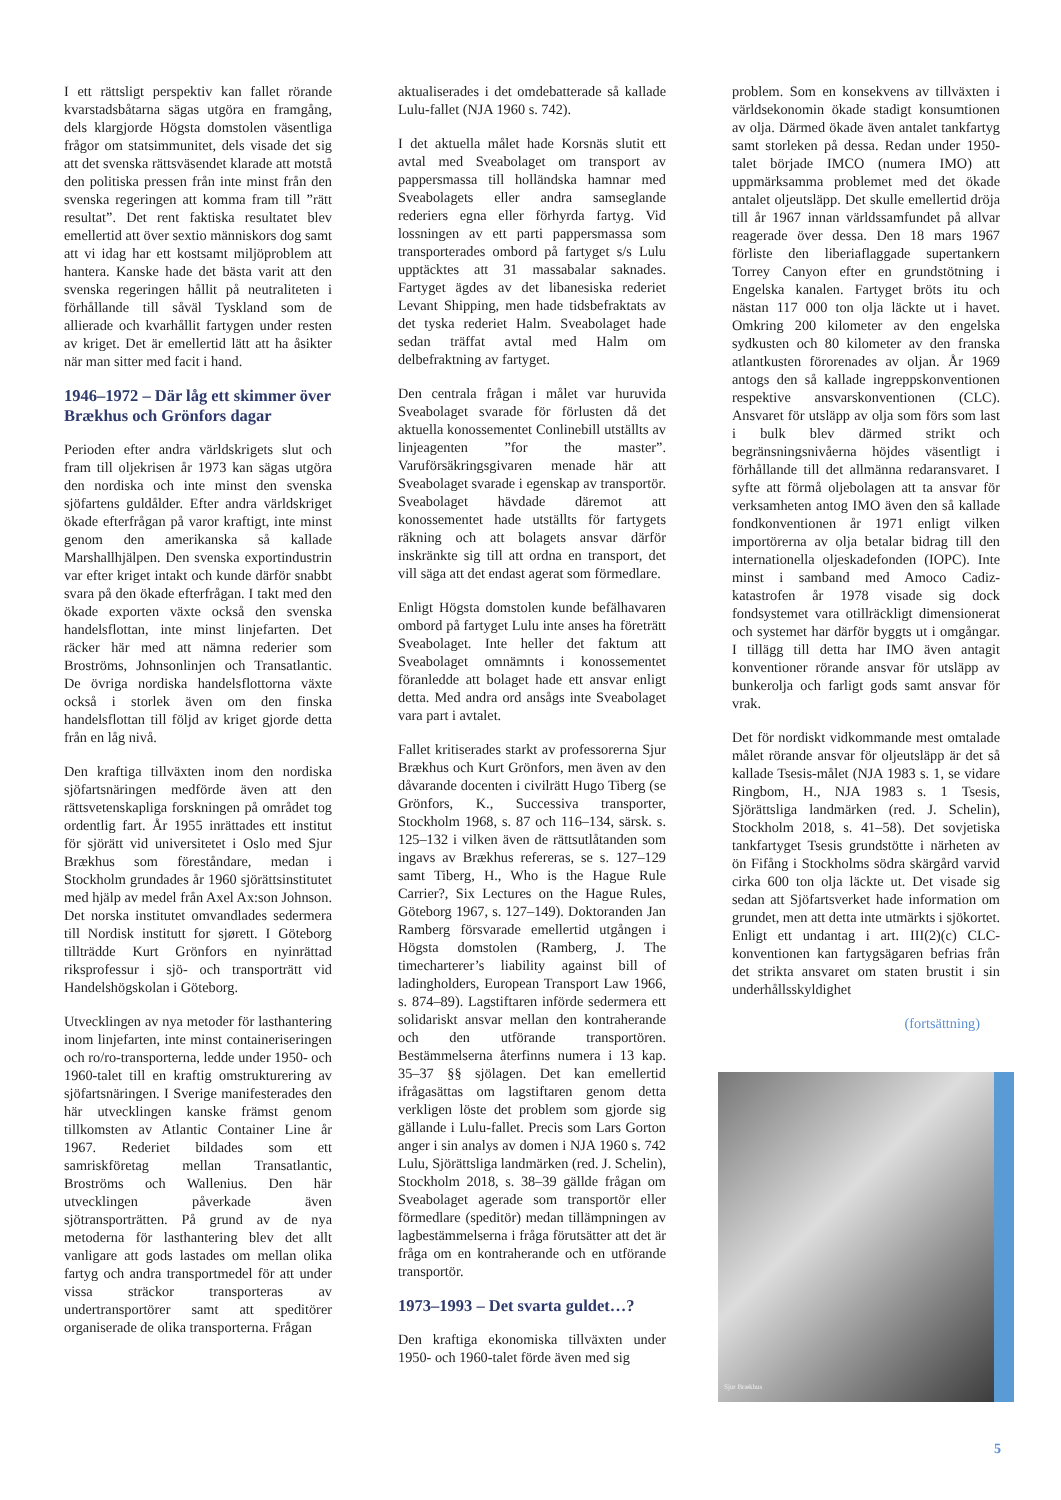I ett rättsligt perspektiv kan fallet rörande kvarstadsbåtarna sägas utgöra en framgång, dels klargjorde Högsta domstolen väsentliga frågor om statsimmunitet, dels visade det sig att det svenska rättsväsendet klarade att motstå den politiska pressen från inte minst från den svenska regeringen att komma fram till ”rätt resultat”. Det rent faktiska resultatet blev emellertid att över sextio människors dog samt att vi idag har ett kostsamt miljöproblem att hantera. Kanske hade det bästa varit att den svenska regeringen hållit på neutraliteten i förhållande till såväl Tyskland som de allierade och kvarhållit fartygen under resten av kriget. Det är emellertid lätt att ha åsikter när man sitter med facit i hand.
1946–1972 – Där låg ett skimmer över Brækhus och Grönfors dagar
Perioden efter andra världskrigets slut och fram till oljekrisen år 1973 kan sägas utgöra den nordiska och inte minst den svenska sjöfartens guldålder. Efter andra världskriget ökade efterfrågan på varor kraftigt, inte minst genom den amerikanska så kallade Marshallhjälpen. Den svenska exportindustrin var efter kriget intakt och kunde därför snabbt svara på den ökade efterfrågan. I takt med den ökade exporten växte också den svenska handelsflottan, inte minst linjefarten. Det räcker här med att nämna rederier som Broströms, Johnsonlinjen och Transatlantic. De övriga nordiska handelsflottorna växte också i storlek även om den finska handelsflottan till följd av kriget gjorde detta från en låg nivå.
Den kraftiga tillväxten inom den nordiska sjöfartsnäringen medförde även att den rättsvetenskapliga forskningen på området tog ordentlig fart. År 1955 inrättades ett institut för sjörätt vid universitetet i Oslo med Sjur Brækhus som föreståndare, medan i Stockholm grundades år 1960 sjörättsinstitutet med hjälp av medel från Axel Ax:son Johnson. Det norska institutet omvandlades sedermera till Nordisk institutt for sjørett. I Göteborg tillträdde Kurt Grönfors en nyinrättad riksprofessur i sjö- och transporträtt vid Handelshögskolan i Göteborg.
Utvecklingen av nya metoder för lasthantering inom linjefarten, inte minst containeriseringen och ro/ro-transporterna, ledde under 1950- och 1960-talet till en kraftig omstrukturering av sjöfartsnäringen. I Sverige manifesterades den här utvecklingen kanske främst genom tillkomsten av Atlantic Container Line år 1967. Rederiet bildades som ett samriskföretag mellan Transatlantic, Broströms och Wallenius. Den här utvecklingen påverkade även sjötransporträtten. På grund av de nya metoderna för lasthantering blev det allt vanligare att gods lastades om mellan olika fartyg och andra transportmedel för att under vissa sträckor transporteras av undertransportörer samt att speditörer organiserade de olika transporterna. Frågan
aktualiserades i det omdebatterade så kallade Lulu-fallet (NJA 1960 s. 742).
I det aktuella målet hade Korsnäs slutit ett avtal med Sveabolaget om transport av pappersmassa till holländska hamnar med Sveabolagets eller andra samseglande rederiers egna eller förhyrda fartyg. Vid lossningen av ett parti pappersmassa som transporterades ombord på fartyget s/s Lulu upptäcktes att 31 massabalar saknades. Fartyget ägdes av det libanesiska rederiet Levant Shipping, men hade tidsbefraktats av det tyska rederiet Halm. Sveabolaget hade sedan träffat avtal med Halm om delbefraktning av fartyget.
Den centrala frågan i målet var huruvida Sveabolaget svarade för förlusten då det aktuella konossementet Conlinebill utställts av linjeagenten ”for the master”. Varuförsäkringsgivaren menade här att Sveabolaget svarade i egenskap av transportör. Sveabolaget hävdade däremot att konossementet hade utställts för fartygets räkning och att bolagets ansvar därför inskränkte sig till att ordna en transport, det vill säga att det endast agerat som förmedlare.
Enligt Högsta domstolen kunde befälhavaren ombord på fartyget Lulu inte anses ha företrätt Sveabolaget. Inte heller det faktum att Sveabolaget omnämnts i konossementet föranledde att bolaget hade ett ansvar enligt detta. Med andra ord ansågs inte Sveabolaget vara part i avtalet.
Fallet kritiserades starkt av professorerna Sjur Brækhus och Kurt Grönfors, men även av den dåvarande docenten i civilrätt Hugo Tiberg (se Grönfors, K., Successiva transporter, Stockholm 1968, s. 87 och 116–134, särsk. s. 125–132 i vilken även de rättsutlåtanden som ingavs av Brækhus refereras, se s. 127–129 samt Tiberg, H., Who is the Hague Rule Carrier?, Six Lectures on the Hague Rules, Göteborg 1967, s. 127–149). Doktoranden Jan Ramberg försvarade emellertid utgången i Högsta domstolen (Ramberg, J. The timecharterer’s liability against bill of ladingholders, European Transport Law 1966, s. 874–89). Lagstiftaren införde sedermera ett solidariskt ansvar mellan den kontraherande och den utförande transportören. Bestämmelserna återfinns numera i 13 kap. 35–37 §§ sjölagen. Det kan emellertid ifrågasättas om lagstiftaren genom detta verkligen löste det problem som gjorde sig gällande i Lulu-fallet. Precis som Lars Gorton anger i sin analys av domen i NJA 1960 s. 742 Lulu, Sjörättsliga landmärken (red. J. Schelin), Stockholm 2018, s. 38–39 gällde frågan om Sveabolaget agerade som transportör eller förmedlare (speditör) medan tillämpningen av lagbestämmelserna i fråga förutsätter att det är fråga om en kontraherande och en utförande transportör.
1973–1993 – Det svarta guldet…?
Den kraftiga ekonomiska tillväxten under 1950- och 1960-talet förde även med sig
problem. Som en konsekvens av tillväxten i världsekonomin ökade stadigt konsumtionen av olja. Därmed ökade även antalet tankfartyg samt storleken på dessa. Redan under 1950-talet började IMCO (numera IMO) att uppmärksamma problemet med det ökade antalet oljeutsläpp. Det skulle emellertid dröja till år 1967 innan världssamfundet på allvar reagerade över dessa. Den 18 mars 1967 förliste den liberiaflaggade supertankern Torrey Canyon efter en grundstötning i Engelska kanalen. Fartyget bröts itu och nästan 117 000 ton olja läckte ut i havet. Omkring 200 kilometer av den engelska sydkusten och 80 kilometer av den franska atlantkusten förorenades av oljan. År 1969 antogs den så kallade ingreppskonventionen respektive ansvarskonventionen (CLC). Ansvaret för utsläpp av olja som förs som last i bulk blev därmed strikt och begränsningsnivåerna höjdes väsentligt i förhållande till det allmänna redaransvaret. I syfte att förmå oljebolagen att ta ansvar för verksamheten antog IMO även den så kallade fondkonventionen år 1971 enligt vilken importörerna av olja betalar bidrag till den internationella oljeskadefonden (IOPC). Inte minst i samband med Amoco Cadiz-katastrofen år 1978 visade sig dock fondsystemet vara otillräckligt dimensionerat och systemet har därför byggts ut i omgångar. I tillägg till detta har IMO även antagit konventioner rörande ansvar för utsläpp av bunkerolja och farligt gods samt ansvar för vrak.
Det för nordiskt vidkommande mest omtalade målet rörande ansvar för oljeutsläpp är det så kallade Tsesis-målet (NJA 1983 s. 1, se vidare Ringbom, H., NJA 1983 s. 1 Tsesis, Sjörättsliga landmärken (red. J. Schelin), Stockholm 2018, s. 41–58). Det sovjetiska tankfartyget Tsesis grundstötte i närheten av ön Fifång i Stockholms södra skärgård varvid cirka 600 ton olja läckte ut. Det visade sig sedan att Sjöfartsverket hade information om grundet, men att detta inte utmärkts i sjökortet. Enligt ett undantag i art. III(2)(c) CLC-konventionen kan fartygsägaren befrias från det strikta ansvaret om staten brustit i sin underhållsskyldighet
(fortsättning)
Sjur Brækhus
5